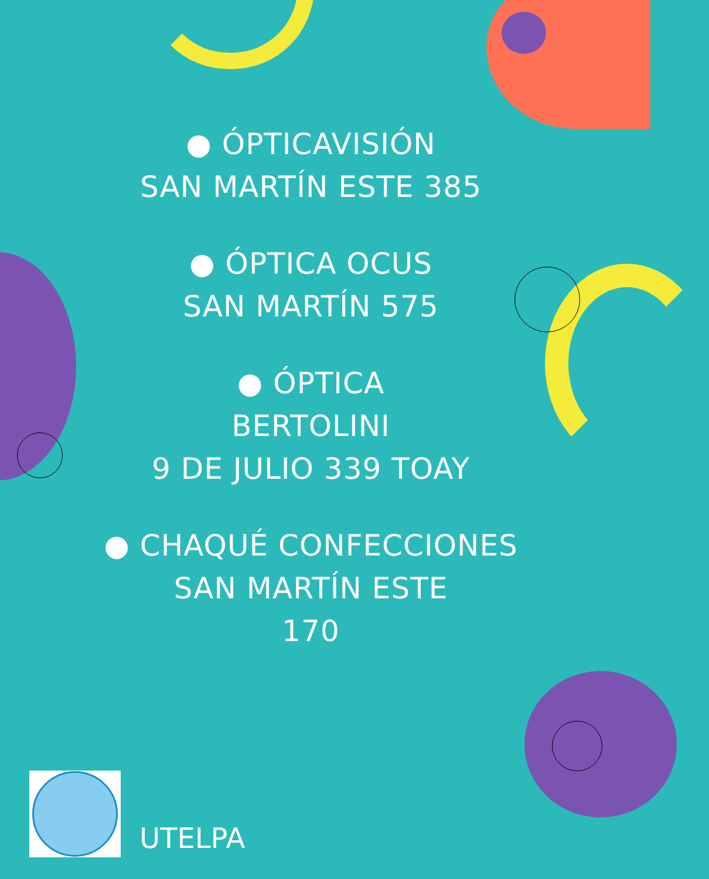● ÓPTICAVISIÓN
SAN MARTÍN ESTE 385
● ÓPTICA OCUS
SAN MARTÍN 575
● ÓPTICA
BERTOLINI
9 DE JULIO 339 TOAY
● CHAQUÉ CONFECCIONES
SAN MARTÍN ESTE
170
UTELPA